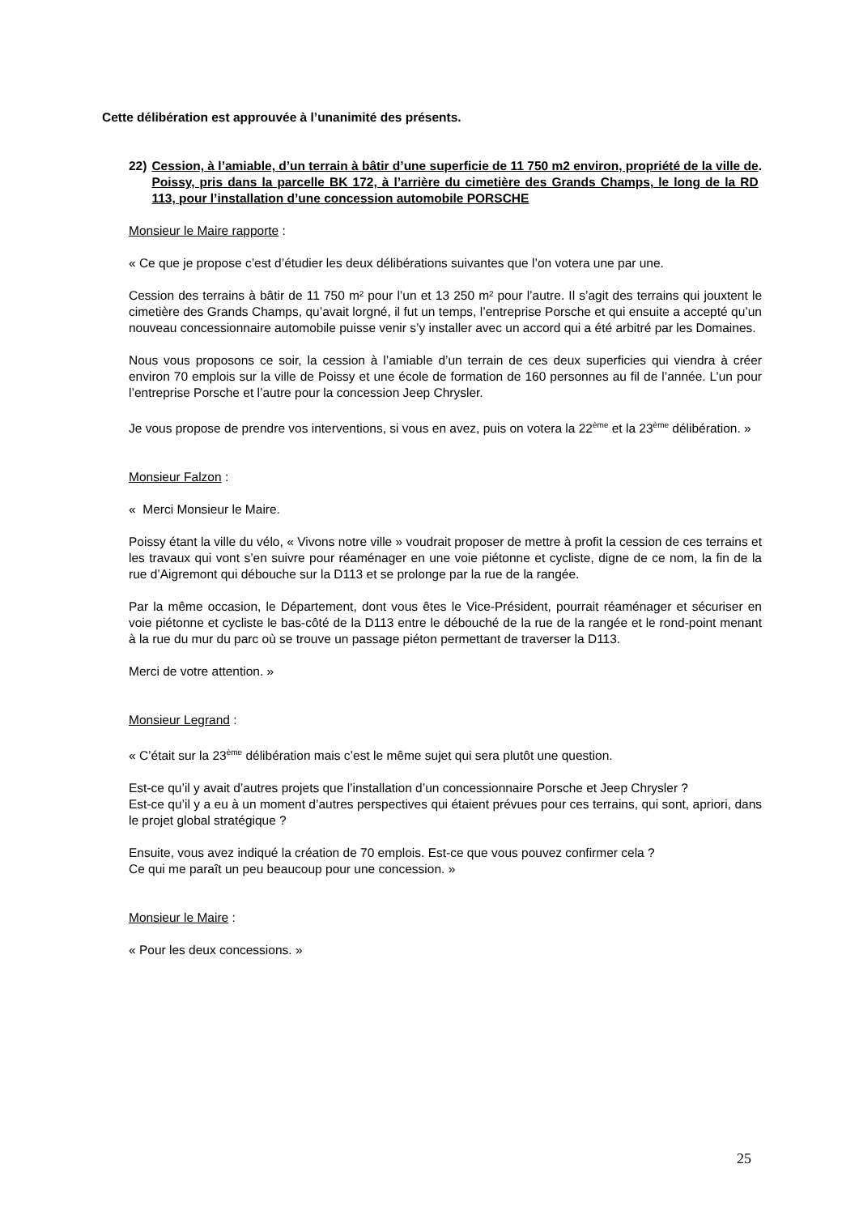Cette délibération est approuvée à l’unanimité des présents.
22) Cession, à l’amiable, d’un terrain à bâtir d’une superficie de 11 750 m2 environ, propriété de la ville de Poissy, pris dans la parcelle BK 172, à l’arrière du cimetière des Grands Champs, le long de la RD 113, pour l’installation d’une concession automobile PORSCHE.
Monsieur le Maire rapporte :
« Ce que je propose c’est d’étudier les deux délibérations suivantes que l’on votera une par une.
Cession des terrains à bâtir de 11 750 m² pour l’un et 13 250 m² pour l’autre. Il s’agit des terrains qui jouxtent le cimetière des Grands Champs, qu’avait lorgné, il fut un temps, l’entreprise Porsche et qui ensuite a accepté qu’un nouveau concessionnaire automobile puisse venir s’y installer avec un accord qui a été arbitré par les Domaines.
Nous vous proposons ce soir, la cession à l’amiable d’un terrain de ces deux superficies qui viendra à créer environ 70 emplois sur la ville de Poissy et une école de formation de 160 personnes au fil de l’année. L’un pour l’entreprise Porsche et l’autre pour la concession Jeep Chrysler.
Je vous propose de prendre vos interventions, si vous en avez, puis on votera la 22<sup>ème</sup> et la 23<sup>ème</sup> délibération. »
Monsieur Falzon :
« Merci Monsieur le Maire.
Poissy étant la ville du vélo, « Vivons notre ville » voudrait proposer de mettre à profit la cession de ces terrains et les travaux qui vont s’en suivre pour réaménager en une voie piétonne et cycliste, digne de ce nom, la fin de la rue d’Aigremont qui débouche sur la D113 et se prolonge par la rue de la rangée.
Par la même occasion, le Département, dont vous êtes le Vice-Président, pourrait réaménager et sécuriser en voie piétonne et cycliste le bas-côté de la D113 entre le débouché de la rue de la rangée et le rond-point menant à la rue du mur du parc où se trouve un passage piéton permettant de traverser la D113.
Merci de votre attention. »
Monsieur Legrand :
« C’était sur la 23<sup>ème</sup> délibération mais c’est le même sujet qui sera plutôt une question.
Est-ce qu’il y avait d’autres projets que l’installation d’un concessionnaire Porsche et Jeep Chrysler ?
Est-ce qu’il y a eu à un moment d’autres perspectives qui étaient prévues pour ces terrains, qui sont, apriori, dans le projet global stratégique ?
Ensuite, vous avez indiqué la création de 70 emplois. Est-ce que vous pouvez confirmer cela ?
Ce qui me paraît un peu beaucoup pour une concession. »
Monsieur le Maire :
« Pour les deux concessions. »
25